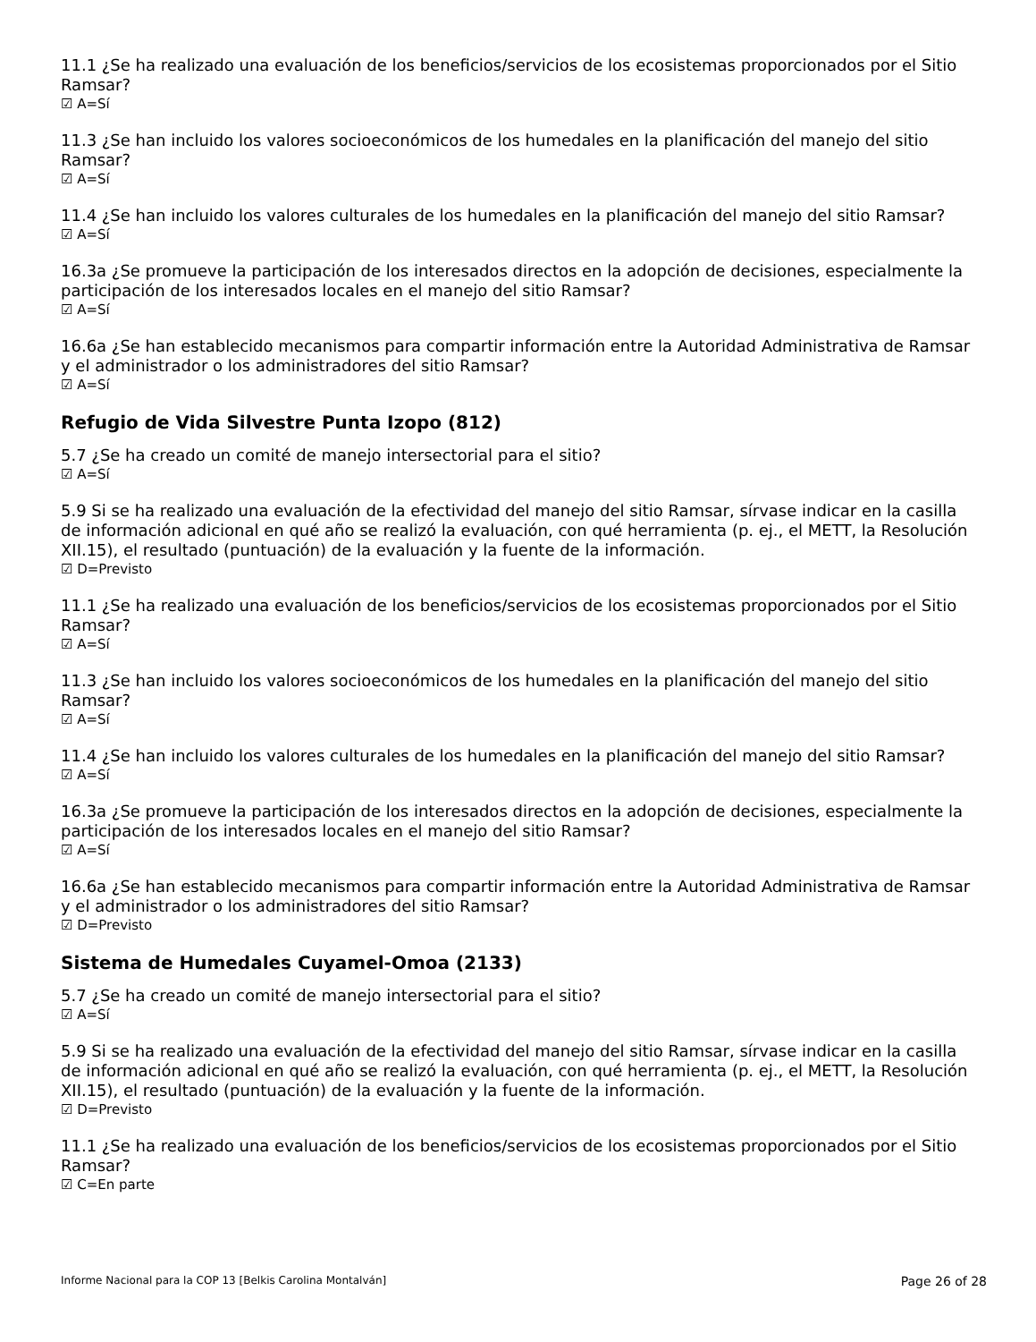11.1 ¿Se ha realizado una evaluación de los beneficios/servicios de los ecosistemas proporcionados por el Sitio Ramsar?
☑ A=Sí
11.3 ¿Se han incluido los valores socioeconómicos de los humedales en la planificación del manejo del sitio Ramsar?
☑ A=Sí
11.4 ¿Se han incluido los valores culturales de los humedales en la planificación del manejo del sitio Ramsar?
☑ A=Sí
16.3a ¿Se promueve la participación de los interesados directos en la adopción de decisiones, especialmente la participación de los interesados locales en el manejo del sitio Ramsar?
☑ A=Sí
16.6a ¿Se han establecido mecanismos para compartir información entre la Autoridad Administrativa de Ramsar y el administrador o los administradores del sitio Ramsar?
☑ A=Sí
Refugio de Vida Silvestre Punta Izopo (812)
5.7 ¿Se ha creado un comité de manejo intersectorial para el sitio?
☑ A=Sí
5.9 Si se ha realizado una evaluación de la efectividad del manejo del sitio Ramsar, sírvase indicar en la casilla de información adicional en qué año se realizó la evaluación, con qué herramienta (p. ej., el METT, la Resolución XII.15), el resultado (puntuación) de la evaluación y la fuente de la información.
☑ D=Previsto
11.1 ¿Se ha realizado una evaluación de los beneficios/servicios de los ecosistemas proporcionados por el Sitio Ramsar?
☑ A=Sí
11.3 ¿Se han incluido los valores socioeconómicos de los humedales en la planificación del manejo del sitio Ramsar?
☑ A=Sí
11.4 ¿Se han incluido los valores culturales de los humedales en la planificación del manejo del sitio Ramsar?
☑ A=Sí
16.3a ¿Se promueve la participación de los interesados directos en la adopción de decisiones, especialmente la participación de los interesados locales en el manejo del sitio Ramsar?
☑ A=Sí
16.6a ¿Se han establecido mecanismos para compartir información entre la Autoridad Administrativa de Ramsar y el administrador o los administradores del sitio Ramsar?
☑ D=Previsto
Sistema de Humedales Cuyamel-Omoa (2133)
5.7 ¿Se ha creado un comité de manejo intersectorial para el sitio?
☑ A=Sí
5.9 Si se ha realizado una evaluación de la efectividad del manejo del sitio Ramsar, sírvase indicar en la casilla de información adicional en qué año se realizó la evaluación, con qué herramienta (p. ej., el METT, la Resolución XII.15), el resultado (puntuación) de la evaluación y la fuente de la información.
☑ D=Previsto
11.1 ¿Se ha realizado una evaluación de los beneficios/servicios de los ecosistemas proporcionados por el Sitio Ramsar?
☑ C=En parte
Informe Nacional para la COP 13 [Belkis Carolina Montalván] Page 26 of 28